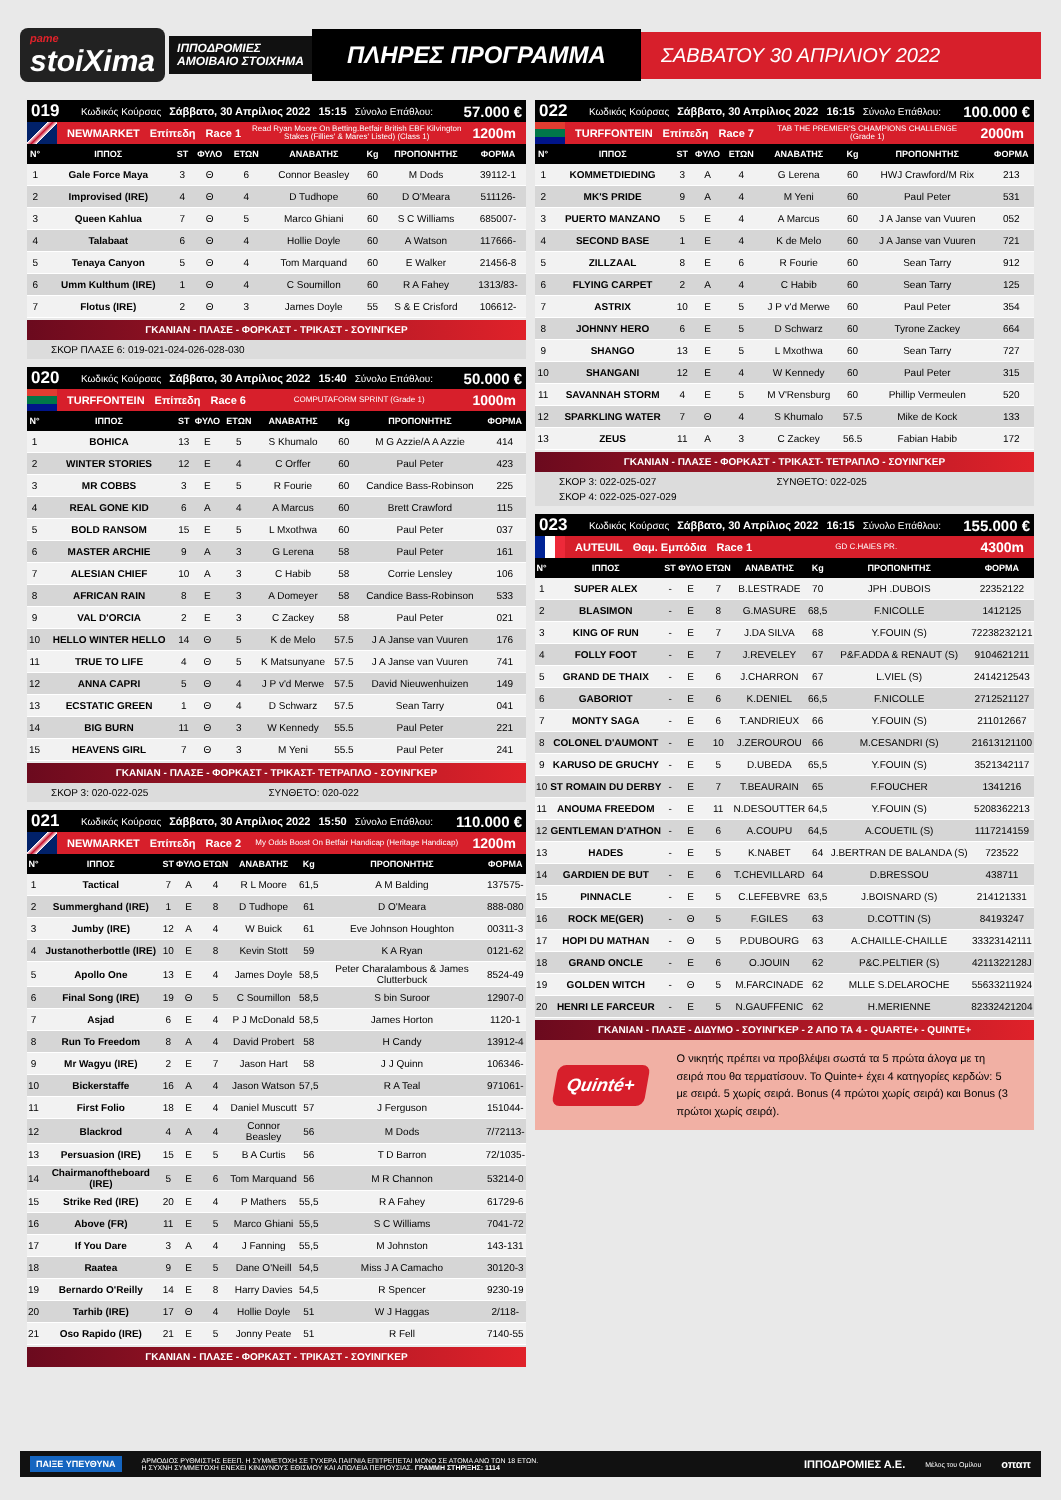pame
stoiXima
ΙΠΠΟΔΡΟΜΙΕΣ
ΑΜΟΙΒΑΙΟ ΣΤΟΙΧΗΜΑ
ΠΛΗΡΕΣ ΠΡΟΓΡΑΜΜΑ
ΣΑΒΒΑΤΟΥ 30 ΑΠΡΙΛΙΟΥ 2022
019 Κωδικός Κούρσας Σάββατο, 30 Απρίλιος 2022 15:15 Σύνολο Επάθλου: 57.000 €
NEWMARKET Επίπεδη Race 1 Read Ryan Moore On Betting.Betfair British EBF Kilvington Stakes (Fillies' & Mares' Listed) (Class 1) 1200m
| Ν° | ΙΠΠΟΣ | ST | ΦΥΛΟ | ΕΤΩΝ | ΑΝΑΒΑΤΗΣ | Kg | ΠΡΟΠΟΝΗΤΗΣ | ΦΟΡΜΑ |
| --- | --- | --- | --- | --- | --- | --- | --- | --- |
| 1 | Gale Force Maya | 3 | Θ | 6 | Connor Beasley | 60 | M Dods | 39112-1 |
| 2 | Improvised (IRE) | 4 | Θ | 4 | D Tudhope | 60 | D O'Meara | 511126- |
| 3 | Queen Kahlua | 7 | Θ | 5 | Marco Ghiani | 60 | S C Williams | 685007- |
| 4 | Talabaat | 6 | Θ | 4 | Hollie Doyle | 60 | A Watson | 117666- |
| 5 | Tenaya Canyon | 5 | Θ | 4 | Tom Marquand | 60 | E Walker | 21456-8 |
| 6 | Umm Kulthum (IRE) | 1 | Θ | 4 | C Soumillon | 60 | R A Fahey | 1313/83- |
| 7 | Flotus (IRE) | 2 | Θ | 3 | James Doyle | 55 | S & E Crisford | 106612- |
ΓΚΑΝΙΑΝ - ΠΛΑΣΕ - ΦΟΡΚΑΣΤ - ΤΡΙΚΑΣΤ - ΣΟΥΙΝΓΚΕΡ
ΣΚΟΡ ΠΛΑΣΕ 6: 019-021-024-026-028-030
020 Κωδικός Κούρσας Σάββατο, 30 Απρίλιος 2022 15:40 Σύνολο Επάθλου: 50.000 €
TURFFONTEIN Επίπεδη Race 6 COMPUTAFORM SPRINT (Grade 1) 1000m
| Ν° | ΙΠΠΟΣ | ST | ΦΥΛΟ | ΕΤΩΝ | ΑΝΑΒΑΤΗΣ | Kg | ΠΡΟΠΟΝΗΤΗΣ | ΦΟΡΜΑ |
| --- | --- | --- | --- | --- | --- | --- | --- | --- |
| 1 | BOHICA | 13 | E | 5 | S Khumalo | 60 | M G Azzie/A A Azzie | 414 |
| 2 | WINTER STORIES | 12 | E | 4 | C Orffer | 60 | Paul Peter | 423 |
| 3 | MR COBBS | 3 | E | 5 | R Fourie | 60 | Candice Bass-Robinson | 225 |
| 4 | REAL GONE KID | 6 | A | 4 | A Marcus | 60 | Brett Crawford | 115 |
| 5 | BOLD RANSOM | 15 | E | 5 | L Mxothwa | 60 | Paul Peter | 037 |
| 6 | MASTER ARCHIE | 9 | A | 3 | G Lerena | 58 | Paul Peter | 161 |
| 7 | ALESIAN CHIEF | 10 | A | 3 | C Habib | 58 | Corrie Lensley | 106 |
| 8 | AFRICAN RAIN | 8 | E | 3 | A Domeyer | 58 | Candice Bass-Robinson | 533 |
| 9 | VAL D'ORCIA | 2 | E | 3 | C Zackey | 58 | Paul Peter | 021 |
| 10 | HELLO WINTER HELLO | 14 | Θ | 5 | K de Melo | 57.5 | J A Janse van Vuuren | 176 |
| 11 | TRUE TO LIFE | 4 | Θ | 5 | K Matsunyane | 57.5 | J A Janse van Vuuren | 741 |
| 12 | ANNA CAPRI | 5 | Θ | 4 | J P v'd Merwe | 57.5 | David Nieuwenhuizen | 149 |
| 13 | ECSTATIC GREEN | 1 | Θ | 4 | D Schwarz | 57.5 | Sean Tarry | 041 |
| 14 | BIG BURN | 11 | Θ | 3 | W Kennedy | 55.5 | Paul Peter | 221 |
| 15 | HEAVENS GIRL | 7 | Θ | 3 | M Yeni | 55.5 | Paul Peter | 241 |
ΓΚΑΝΙΑΝ - ΠΛΑΣΕ - ΦΟΡΚΑΣΤ - ΤΡΙΚΑΣΤ- ΤΕΤΡΑΠΛΟ - ΣΟΥΙΝΓΚΕΡ
ΣΚΟΡ 3: 020-022-025 ΣΥΝΘΕΤΟ: 020-022
021 Κωδικός Κούρσας Σάββατο, 30 Απρίλιος 2022 15:50 Σύνολο Επάθλου: 110.000 €
NEWMARKET Επίπεδη Race 2 My Odds Boost On Betfair Handicap (Heritage Handicap) 1200m
| Ν° | ΙΠΠΟΣ | ST | ΦΥΛΟ | ΕΤΩΝ | ΑΝΑΒΑΤΗΣ | Kg | ΠΡΟΠΟΝΗΤΗΣ | ΦΟΡΜΑ |
| --- | --- | --- | --- | --- | --- | --- | --- | --- |
| 1 | Tactical | 7 | A | 4 | R L Moore | 61,5 | A M Balding | 137575- |
| 2 | Summerghand (IRE) | 1 | E | 8 | D Tudhope | 61 | D O'Meara | 888-080 |
| 3 | Jumby (IRE) | 12 | A | 4 | W Buick | 61 | Eve Johnson Houghton | 00311-3 |
| 4 | Justanotherbottle (IRE) | 10 | E | 8 | Kevin Stott | 59 | K A Ryan | 0121-62 |
| 5 | Apollo One | 13 | E | 4 | James Doyle | 58,5 | Peter Charalambous & James Clutterbuck | 8524-49 |
| 6 | Final Song (IRE) | 19 | Θ | 5 | C Soumillon | 58,5 | S bin Suroor | 12907-0 |
| 7 | Asjad | 6 | E | 4 | P J McDonald | 58,5 | James Horton | 1120-1 |
| 8 | Run To Freedom | 8 | A | 4 | David Probert | 58 | H Candy | 13912-4 |
| 9 | Mr Wagyu (IRE) | 2 | E | 7 | Jason Hart | 58 | J J Quinn | 106346- |
| 10 | Bickerstaffe | 16 | A | 4 | Jason Watson | 57,5 | R A Teal | 971061- |
| 11 | First Folio | 18 | E | 4 | Daniel Muscutt | 57 | J Ferguson | 151044- |
| 12 | Blackrod | 4 | A | 4 | Connor Beasley | 56 | M Dods | 7/72113- |
| 13 | Persuasion (IRE) | 15 | E | 5 | B A Curtis | 56 | T D Barron | 72/1035- |
| 14 | Chairmanoftheboard (IRE) | 5 | E | 6 | Tom Marquand | 56 | M R Channon | 53214-0 |
| 15 | Strike Red (IRE) | 20 | E | 4 | P Mathers | 55,5 | R A Fahey | 61729-6 |
| 16 | Above (FR) | 11 | E | 5 | Marco Ghiani | 55,5 | S C Williams | 7041-72 |
| 17 | If You Dare | 3 | A | 4 | J Fanning | 55,5 | M Johnston | 143-131 |
| 18 | Raatea | 9 | E | 5 | Dane O'Neill | 54,5 | Miss J A Camacho | 30120-3 |
| 19 | Bernardo O'Reilly | 14 | E | 8 | Harry Davies | 54,5 | R Spencer | 9230-19 |
| 20 | Tarhib (IRE) | 17 | Θ | 4 | Hollie Doyle | 51 | W J Haggas | 2/118- |
| 21 | Oso Rapido (IRE) | 21 | E | 5 | Jonny Peate | 51 | R Fell | 7140-55 |
ΓΚΑΝΙΑΝ - ΠΛΑΣΕ - ΦΟΡΚΑΣΤ - ΤΡΙΚΑΣΤ - ΣΟΥΙΝΓΚΕΡ
022 Κωδικός Κούρσας Σάββατο, 30 Απρίλιος 2022 16:15 Σύνολο Επάθλου: 100.000 €
TURFFONTEIN Επίπεδη Race 7 TAB THE PREMIER'S CHAMPIONS CHALLENGE (Grade 1) 2000m
| Ν° | ΙΠΠΟΣ | ST | ΦΥΛΟ | ΕΤΩΝ | ΑΝΑΒΑΤΗΣ | Kg | ΠΡΟΠΟΝΗΤΗΣ | ΦΟΡΜΑ |
| --- | --- | --- | --- | --- | --- | --- | --- | --- |
| 1 | KOMMETDIEDING | 3 | A | 4 | G Lerena | 60 | HWJ Crawford/M Rix | 213 |
| 2 | MK'S PRIDE | 9 | A | 4 | M Yeni | 60 | Paul Peter | 531 |
| 3 | PUERTO MANZANO | 5 | E | 4 | A Marcus | 60 | J A Janse van Vuuren | 052 |
| 4 | SECOND BASE | 1 | E | 4 | K de Melo | 60 | J A Janse van Vuuren | 721 |
| 5 | ZILLZAAL | 8 | E | 6 | R Fourie | 60 | Sean Tarry | 912 |
| 6 | FLYING CARPET | 2 | A | 4 | C Habib | 60 | Sean Tarry | 125 |
| 7 | ASTRIX | 10 | E | 5 | J P v'd Merwe | 60 | Paul Peter | 354 |
| 8 | JOHNNY HERO | 6 | E | 5 | D Schwarz | 60 | Tyrone Zackey | 664 |
| 9 | SHANGO | 13 | E | 5 | L Mxothwa | 60 | Sean Tarry | 727 |
| 10 | SHANGANI | 12 | E | 4 | W Kennedy | 60 | Paul Peter | 315 |
| 11 | SAVANNAH STORM | 4 | E | 5 | M V'Rensburg | 60 | Phillip Vermeulen | 520 |
| 12 | SPARKLING WATER | 7 | Θ | 4 | S Khumalo | 57.5 | Mike de Kock | 133 |
| 13 | ZEUS | 11 | A | 3 | C Zackey | 56.5 | Fabian Habib | 172 |
ΓΚΑΝΙΑΝ - ΠΛΑΣΕ - ΦΟΡΚΑΣΤ - ΤΡΙΚΑΣΤ- ΤΕΤΡΑΠΛΟ - ΣΟΥΙΝΓΚΕΡ
ΣΚΟΡ 3: 022-025-027 ΣΥΝΘΕΤΟ: 022-025 ΣΚΟΡ 4: 022-025-027-029
023 Κωδικός Κούρσας Σάββατο, 30 Απρίλιος 2022 16:15 Σύνολο Επάθλου: 155.000 €
AUTEUIL Θαμ. Εμπόδια Race 1 GD C.HAIES PR. 4300m
| Ν° | ΙΠΠΟΣ | ST | ΦΥΛΟ | ΕΤΩΝ | ΑΝΑΒΑΤΗΣ | Kg | ΠΡΟΠΟΝΗΤΗΣ | ΦΟΡΜΑ |
| --- | --- | --- | --- | --- | --- | --- | --- | --- |
| 1 | SUPER ALEX | - | E | 7 | B.LESTRADE | 70 | JPH .DUBOIS | 22352122 |
| 2 | BLASIMON | - | E | 8 | G.MASURE | 68,5 | F.NICOLLE | 1412125 |
| 3 | KING OF RUN | - | E | 7 | J.DA SILVA | 68 | Y.FOUIN (S) | 72238232121 |
| 4 | FOLLY FOOT | - | E | 7 | J.REVELEY | 67 | P&F.ADDA & RENAUT (S) | 9104621211 |
| 5 | GRAND DE THAIX | - | E | 6 | J.CHARRON | 67 | L.VIEL (S) | 2414212543 |
| 6 | GABORIOT | - | E | 6 | K.DENIEL | 66,5 | F.NICOLLE | 2712521127 |
| 7 | MONTY SAGA | - | E | 6 | T.ANDRIEUX | 66 | Y.FOUIN (S) | 211012667 |
| 8 | COLONEL D'AUMONT | - | E | 10 | J.ZEROUROU | 66 | M.CESANDRI (S) | 21613121100 |
| 9 | KARUSO DE GRUCHY | - | E | 5 | D.UBEDA | 65,5 | Y.FOUIN (S) | 3521342117 |
| 10 | ST ROMAIN DU DERBY | - | E | 7 | T.BEAURAIN | 65 | F.FOUCHER | 1341216 |
| 11 | ANOUMA FREEDOM | - | E | 11 | N.DESOUTTER | 64,5 | Y.FOUIN (S) | 5208362213 |
| 12 | GENTLEMAN D'ATHON | - | E | 6 | A.COUPU | 64,5 | A.COUETIL (S) | 1117214159 |
| 13 | HADES | - | E | 5 | K.NABET | 64 | J.BERTRAN DE BALANDA (S) | 723522 |
| 14 | GARDIEN DE BUT | - | E | 6 | T.CHEVILLARD | 64 | D.BRESSOU | 438711 |
| 15 | PINNACLE | - | E | 5 | C.LEFEBVRE | 63,5 | J.BOISNARD (S) | 214121331 |
| 16 | ROCK ME(GER) | - | Θ | 5 | F.GILES | 63 | D.COTTIN (S) | 84193247 |
| 17 | HOPI DU MATHAN | - | Θ | 5 | P.DUBOURG | 63 | A.CHAILLE-CHAILLE | 33323142111 |
| 18 | GRAND ONCLE | - | E | 6 | O.JOUIN | 62 | P&C.PELTIER (S) | 4211322128J |
| 19 | GOLDEN WITCH | - | Θ | 5 | M.FARCINADE | 62 | MLLE S.DELAROCHE | 55633211924 |
| 20 | HENRI LE FARCEUR | - | E | 5 | N.GAUFFENIC | 62 | H.MERIENNE | 82332421204 |
ΓΚΑΝΙΑΝ - ΠΛΑΣΕ - ΔΙΔΥΜΟ - ΣΟΥΙΝΓΚΕΡ - 2 ΑΠΟ ΤΑ 4 - QUARTE+ - QUINTE+
Quinté+
Ο νικητής πρέπει να προβλέψει σωστά τα 5 πρώτα άλογα με τη σειρά που θα τερματίσουν. Το Quinte+ έχει 4 κατηγορίες κερδών: 5 με σειρά. 5 χωρίς σειρά. Bonus (4 πρώτοι χωρίς σειρά) και Bonus (3 πρώτοι χωρίς σειρά).
ΠΑΙΞΕ ΥΠΕΥΘΥΝΑ ΑΡΜΟΔΙΟΣ ΡΥΘΜΙΣΤΗΣ ΕΕΕΠ. Η ΣΥΜΜΕΤΟΧΗ ΣΕ ΤΥΧΕΡΑ ΠΑΙΓΝΙΑ ΕΠΙΤΡΕΠΕΤΑΙ ΜΟΝΟ ΣΕ ΑΤΟΜΑ ΑΝΩ ΤΩΝ 18 ΕΤΩΝ.
Η ΣΥΧΝΗ ΣΥΜΜΕΤΟΧΗ ΕΝΕΧΕΙ ΚΙΝΔΥΝΟΥΣ ΕΘΙΣΜΟΥ ΚΑΙ ΑΠΩΛΕΙΑ ΠΕΡΙΟΥΣΙΑΣ. ΓΡΑΜΜΗ ΣΤΗΡΙΞΗΣ: 1114 ΙΠΠΟΔΡΟΜΙΕΣ Α.Ε. Μέλος του Ομίλου οπαπ